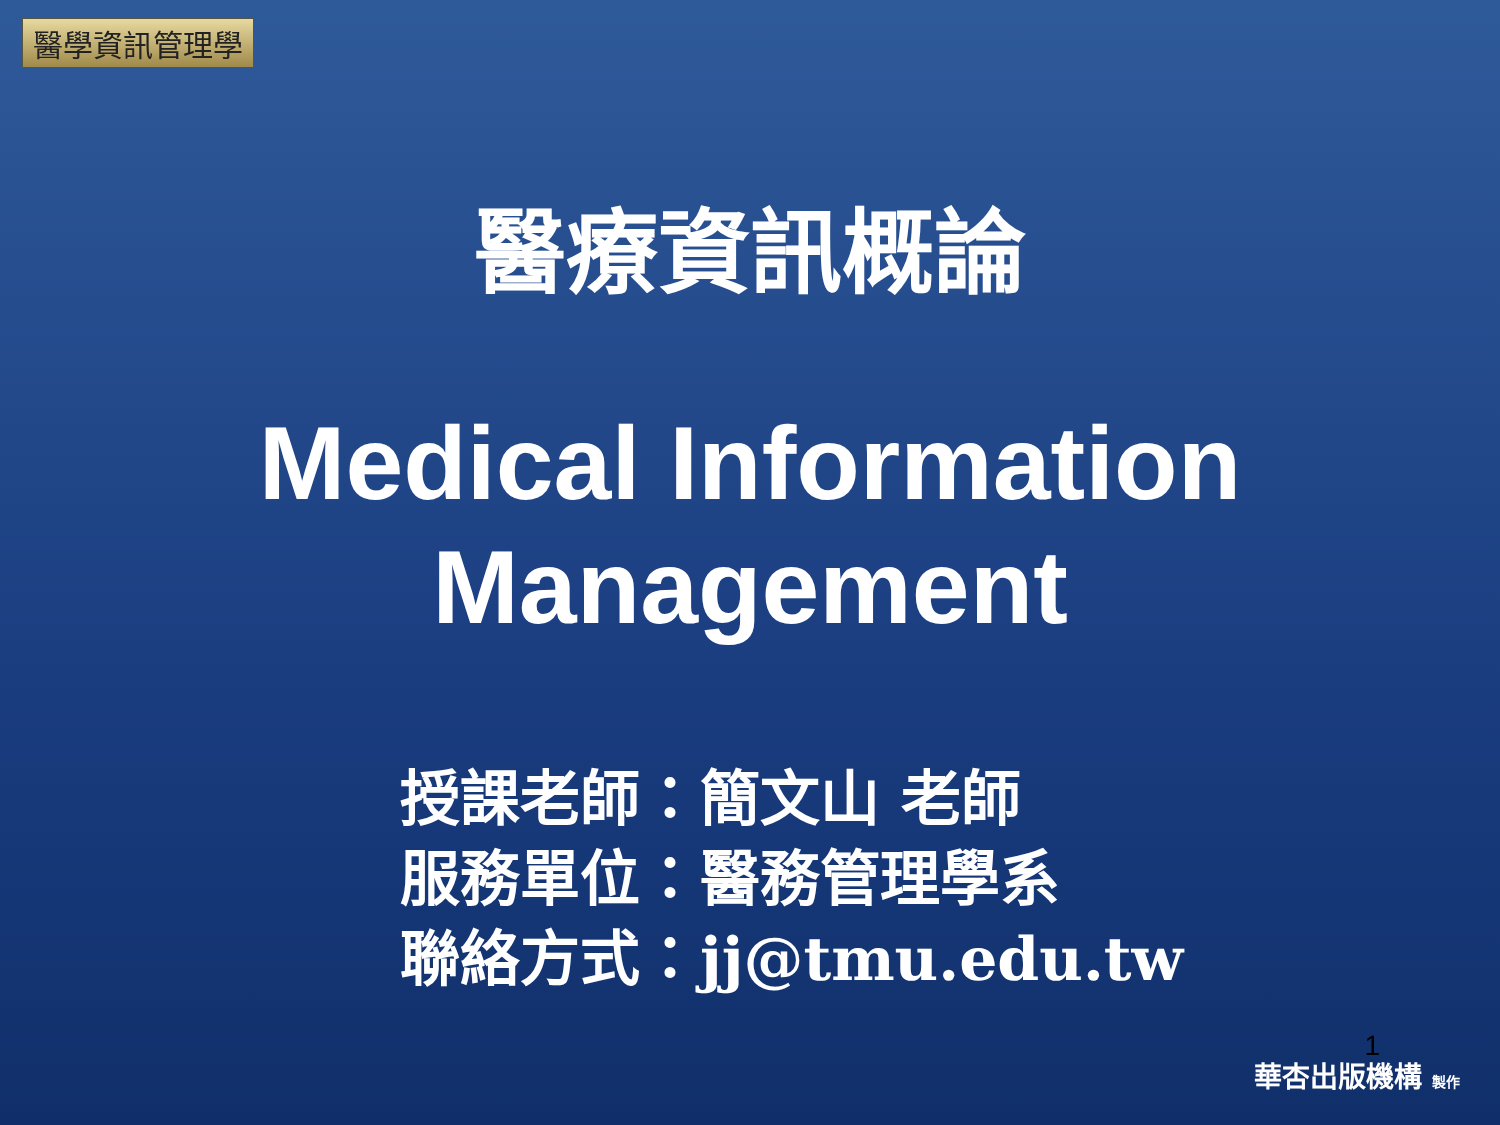醫學資訊管理學
醫療資訊概論
Medical Information
Management
授課老師：簡文山 老師
服務單位：醫務管理學系
聯絡方式：jj@tmu.edu.tw
1
華杏出版機構 製作